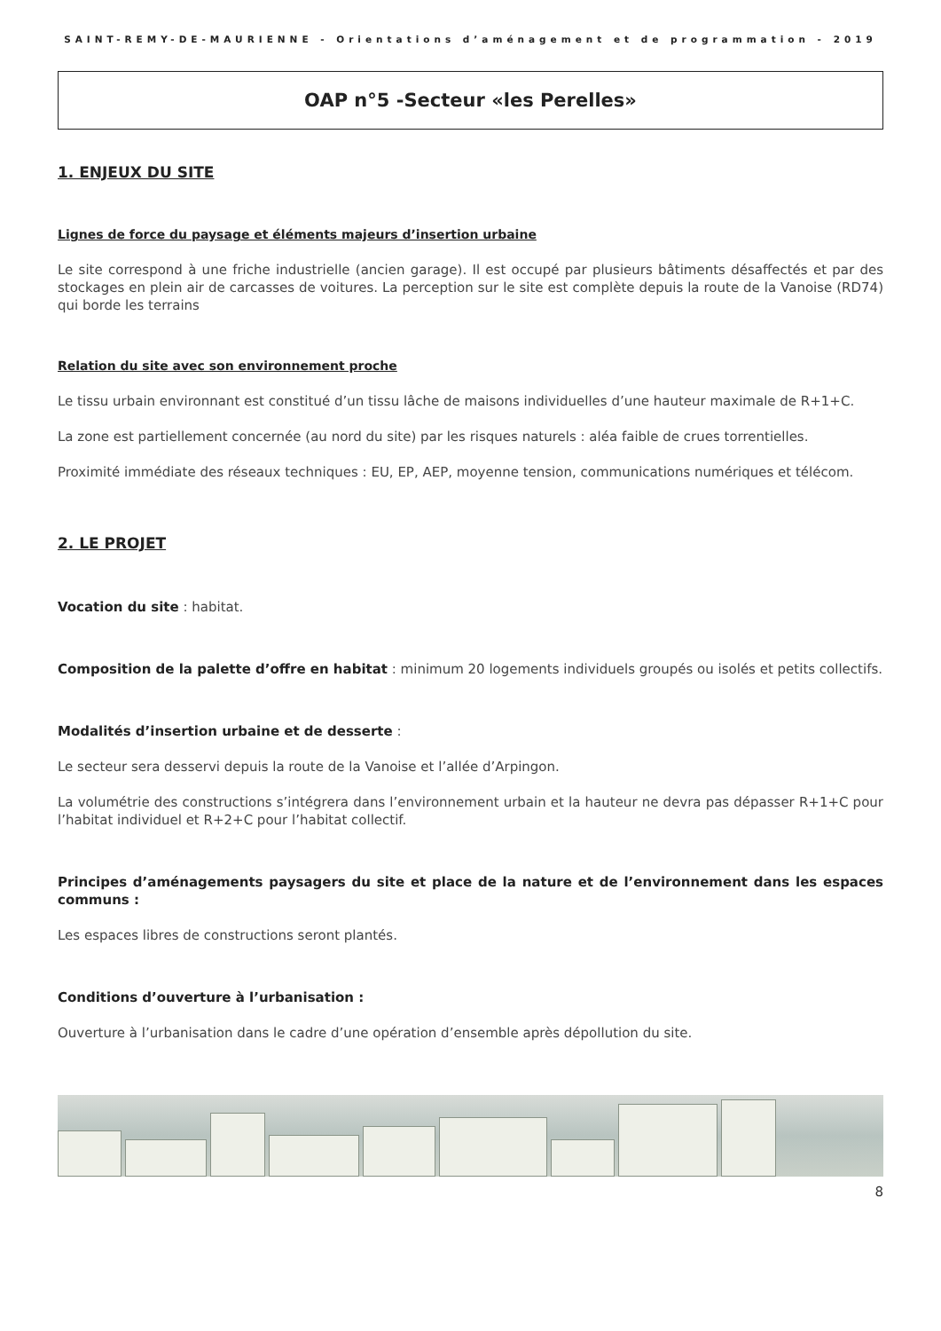SAINT-REMY-DE-MAURIENNE - Orientations d’aménagement et de programmation - 2019
OAP n°5 -Secteur «les Perelles»
1. ENJEUX DU SITE
Lignes de force du paysage et éléments majeurs d’insertion urbaine
Le site correspond à une friche industrielle (ancien garage). Il est occupé par plusieurs bâtiments désaffectés et par des stockages en plein air de carcasses de voitures. La perception sur le site est complète depuis la route de la Vanoise (RD74) qui borde les terrains
Relation du site avec son environnement proche
Le tissu urbain environnant est constitué d’un tissu lâche de maisons individuelles d’une hauteur maximale de R+1+C.
La zone est partiellement concernée (au nord du site) par les risques naturels : aléa faible de crues torrentielles.
Proximité immédiate des réseaux techniques : EU, EP, AEP, moyenne tension, communications numériques et télécom.
2. LE PROJET
Vocation du site : habitat.
Composition de la palette d’offre en habitat : minimum 20 logements individuels groupés ou isolés et petits collectifs.
Modalités d’insertion urbaine et de desserte :
Le secteur sera desservi depuis la route de la Vanoise et l’allée d’Arpingon.
La volumétrie des constructions s’intégrera dans l’environnement urbain et la hauteur ne devra pas dépasser R+1+C pour l’habitat individuel et R+2+C pour l’habitat collectif.
Principes d’aménagements paysagers du site et place de la nature et de l’environnement dans les espaces communs :
Les espaces libres de constructions seront plantés.
Conditions d’ouverture à l’urbanisation :
Ouverture à l’urbanisation dans le cadre d’une opération d’ensemble après dépollution du site.
8